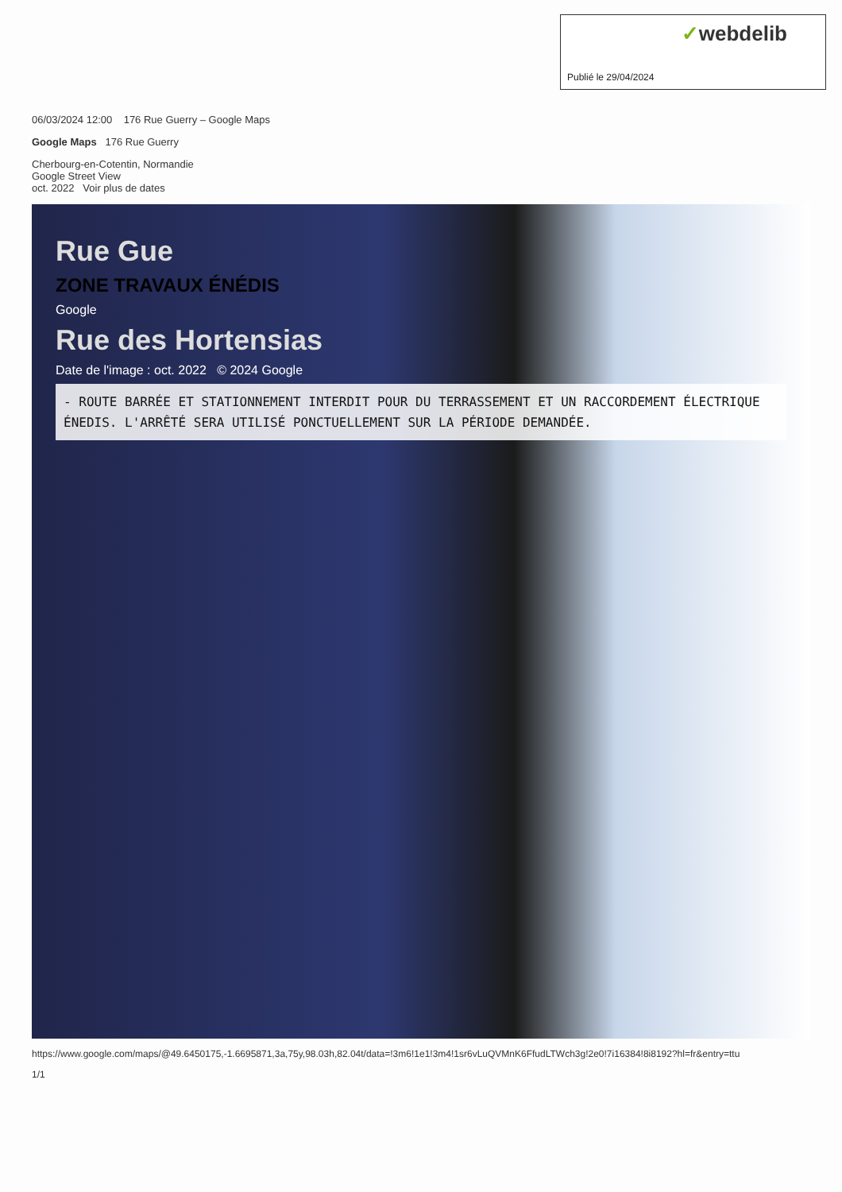✓webdelib
Publié le 29/04/2024
06/03/2024 12:00 176 Rue Guerry – Google Maps
Google Maps 176 Rue Guerry
Cherbourg-en-Cotentin, Normandie
Google Street View
oct. 2022 Voir plus de dates
Rue Gue
ZONE TRAVAUX ÉNÉDIS
Google
Rue des Hortensias
Date de l'image : oct. 2022 © 2024 Google
- ROUTE BARRÉE ET STATIONNEMENT INTERDIT POUR DU TERRASSEMENT ET UN RACCORDEMENT ÉLECTRIQUE ÉNEDIS. L'ARRÊTÉ SERA UTILISÉ PONCTUELLEMENT SUR LA PÉRIODE DEMANDÉE.
https://www.google.com/maps/@49.6450175,-1.6695871,3a,75y,98.03h,82.04t/data=!3m6!1e1!3m4!1sr6vLuQVMnK6FfudLTWch3g!2e0!7i16384!8i8192?hl=fr&entry=ttu
1/1